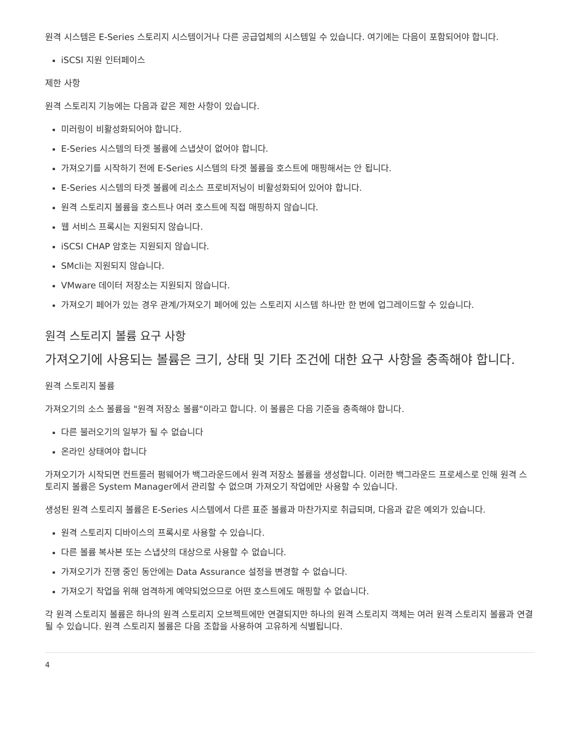원격 시스템은 E-Series 스토리지 시스템이거나 다른 공급업체의 시스템일 수 있습니다. 여기에는 다음이 포함되어야 합니다.
iSCSI 지원 인터페이스
제한 사항
원격 스토리지 기능에는 다음과 같은 제한 사항이 있습니다.
미러링이 비활성화되어야 합니다.
E-Series 시스템의 타겟 볼륨에 스냅샷이 없어야 합니다.
가져오기를 시작하기 전에 E-Series 시스템의 타겟 볼륨을 호스트에 매핑해서는 안 됩니다.
E-Series 시스템의 타겟 볼륨에 리소스 프로비저닝이 비활성화되어 있어야 합니다.
원격 스토리지 볼륨을 호스트나 여러 호스트에 직접 매핑하지 않습니다.
웹 서비스 프록시는 지원되지 않습니다.
iSCSI CHAP 암호는 지원되지 않습니다.
SMcli는 지원되지 않습니다.
VMware 데이터 저장소는 지원되지 않습니다.
가져오기 페어가 있는 경우 관계/가져오기 페어에 있는 스토리지 시스템 하나만 한 번에 업그레이드할 수 있습니다.
원격 스토리지 볼륨 요구 사항
가져오기에 사용되는 볼륨은 크기, 상태 및 기타 조건에 대한 요구 사항을 충족해야 합니다.
원격 스토리지 볼륨
가져오기의 소스 볼륨을 "원격 저장소 볼륨"이라고 합니다. 이 볼륨은 다음 기준을 충족해야 합니다.
다른 불러오기의 일부가 될 수 없습니다
온라인 상태여야 합니다
가져오기가 시작되면 컨트롤러 펌웨어가 백그라운드에서 원격 저장소 볼륨을 생성합니다. 이러한 백그라운드 프로세스로 인해 원격 스토리지 볼륨은 System Manager에서 관리할 수 없으며 가져오기 작업에만 사용할 수 있습니다.
생성된 원격 스토리지 볼륨은 E-Series 시스템에서 다른 표준 볼륨과 마찬가지로 취급되며, 다음과 같은 예외가 있습니다.
원격 스토리지 디바이스의 프록시로 사용할 수 있습니다.
다른 볼륨 복사본 또는 스냅샷의 대상으로 사용할 수 없습니다.
가져오기가 진행 중인 동안에는 Data Assurance 설정을 변경할 수 없습니다.
가져오기 작업을 위해 엄격하게 예약되었으므로 어떤 호스트에도 매핑할 수 없습니다.
각 원격 스토리지 볼륨은 하나의 원격 스토리지 오브젝트에만 연결되지만 하나의 원격 스토리지 객체는 여러 원격 스토리지 볼륨과 연결될 수 있습니다. 원격 스토리지 볼륨은 다음 조합을 사용하여 고유하게 식별됩니다.
4